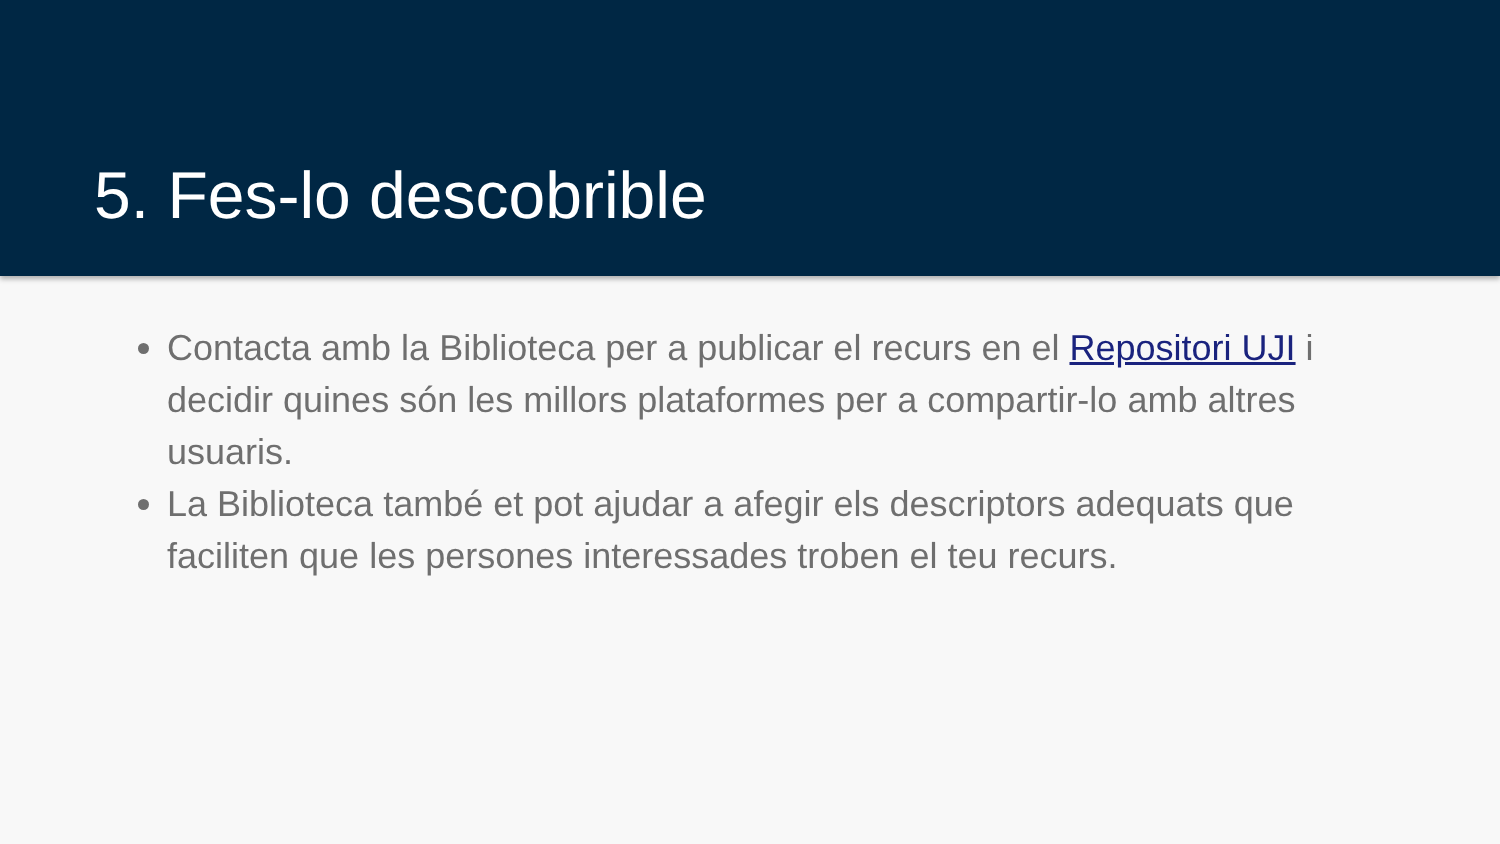5. Fes-lo descobrible
Contacta amb la Biblioteca per a publicar el recurs en el Repositori UJI i decidir quines són les millors plataformes per a compartir-lo amb altres usuaris.
La Biblioteca també et pot ajudar a afegir els descriptors adequats que faciliten que les persones interessades troben el teu recurs.